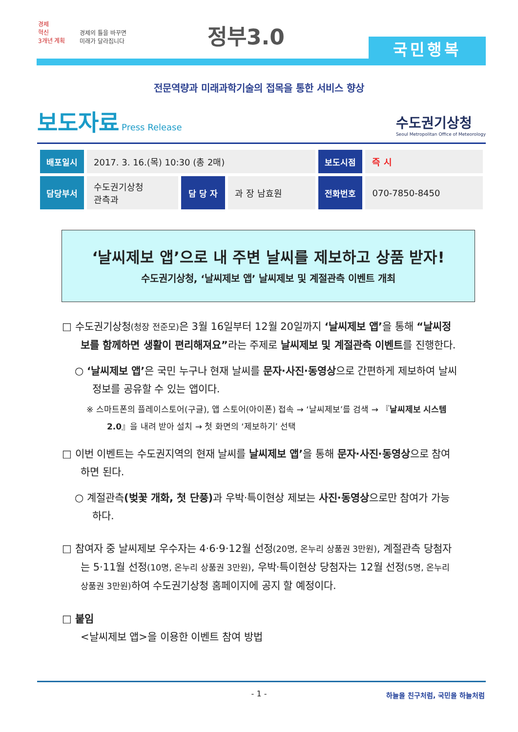경제
혁신
3개년 계획
경제의 틀을 바꾸면
미래가 달라집니다
정부3.0
국민행복
전문역량과 미래과학기술의 접목을 통한 서비스 향상
보도자료 Press Release
수도권기상청
Seoul Metropolitan Office of Meteorology
| 배포일시 | 2017. 3. 16.(목) 10:30 (총 2매) | | | 보도시점 | 즉 시 |
| 담당부서 | 수도권기상청 관측과 | 담 당 자 | 과 장 남효원 | 전화번호 | 070-7850-8450 |
‘날씨제보 앱’으로 내 주변 날씨를 제보하고 상품 받자!
수도권기상청, ‘날씨제보 앱’ 날씨제보 및 계절관측 이벤트 개최
□ 수도권기상청(청장 전준모) 은 3월 16일부터 12월 20일까지 ‘날씨제보 앱’을 통해 “날씨정보를 함께하면 생활이 편리해져요”라는 주제로 날씨제보 및 계절관측 이벤트를 진행한다.
○ ‘날씨제보 앱’은 국민 누구나 현재 날씨를 문자·사진·동영상으로 간편하게 제보하여 날씨 정보를 공유할 수 있는 앱이다.
※ 스마트폰의 플레이스토어(구글), 앱 스토어(아이폰) 접속 → ‘날씨제보’를 검색 → 『날씨제보 시스템 2.0』을 내려 받아 설치 → 첫 화면의 ‘제보하기’ 선택
□ 이번 이벤트는 수도권지역의 현재 날씨를 날씨제보 앱’을 통해 문자·사진·동영상으로 참여하면 된다.
○ 계절관측(벚꽃 개화, 첫 단풍) 과 우박·특이현상 제보는 사진·동영상으로만 참여가 가능하다.
□ 참여자 중 날씨제보 우수자는 4·6·9·12월 선정(20명, 온누리 상품권 3만원), 계절관측 당첨자는 5·11월 선정(10명, 온누리 상품권 3만원), 우박·특이현상 당첨자는 12월 선정(5명, 온누리 상품권 3만원) 하여 수도권기상청 홈페이지에 공지 할 예정이다.
□ 붙임
<날씨제보 앱>을 이용한 이벤트 참여 방법
- 1 - 하늘을 친구처럼, 국민을 하늘처럼